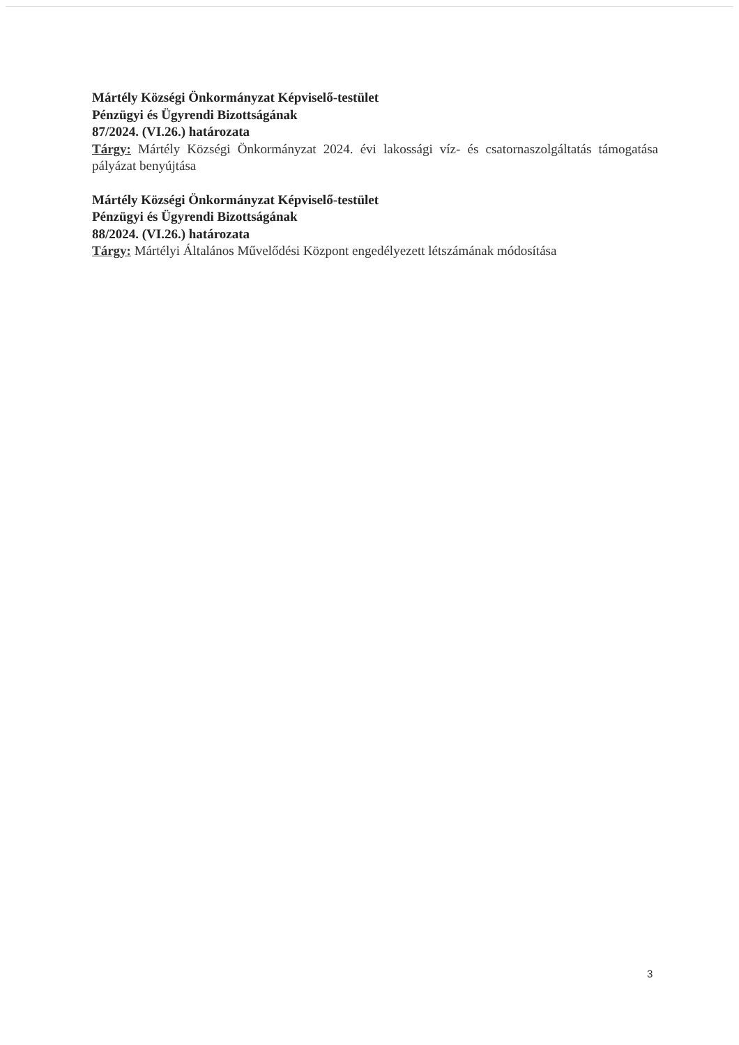Mártély Községi Önkormányzat Képviselő-testület
Pénzügyi és Ügyrendi Bizottságának
87/2024. (VI.26.) határozata
Tárgy: Mártély Községi Önkormányzat 2024. évi lakossági víz- és csatornaszolgáltatás támogatása pályázat benyújtása
Mártély Községi Önkormányzat Képviselő-testület
Pénzügyi és Ügyrendi Bizottságának
88/2024. (VI.26.) határozata
Tárgy: Mártélyi Általános Művelődési Központ engedélyezett létszámának módosítása
3